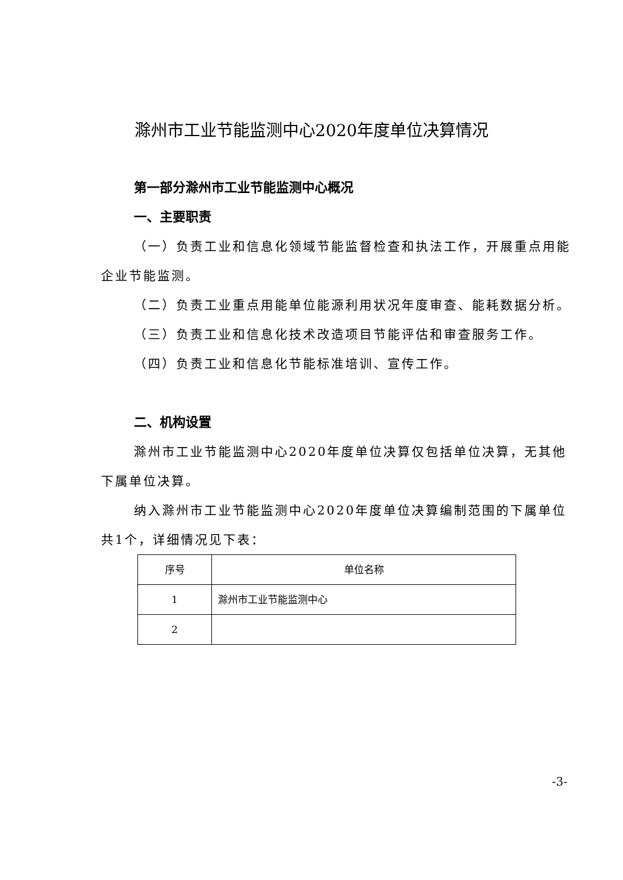滁州市工业节能监测中心2020年度单位决算情况
第一部分滁州市工业节能监测中心概况
一、主要职责
（一）负责工业和信息化领域节能监督检查和执法工作，开展重点用能企业节能监测。
（二）负责工业重点用能单位能源利用状况年度审查、能耗数据分析。
（三）负责工业和信息化技术改造项目节能评估和审查服务工作。
（四）负责工业和信息化节能标准培训、宣传工作。
二、机构设置
滁州市工业节能监测中心2020年度单位决算仅包括单位决算，无其他下属单位决算。
纳入滁州市工业节能监测中心2020年度单位决算编制范围的下属单位共1个，详细情况见下表：
| 序号 | 单位名称 |
| 1 | 滁州市工业节能监测中心 |
| 2 | |
-3-